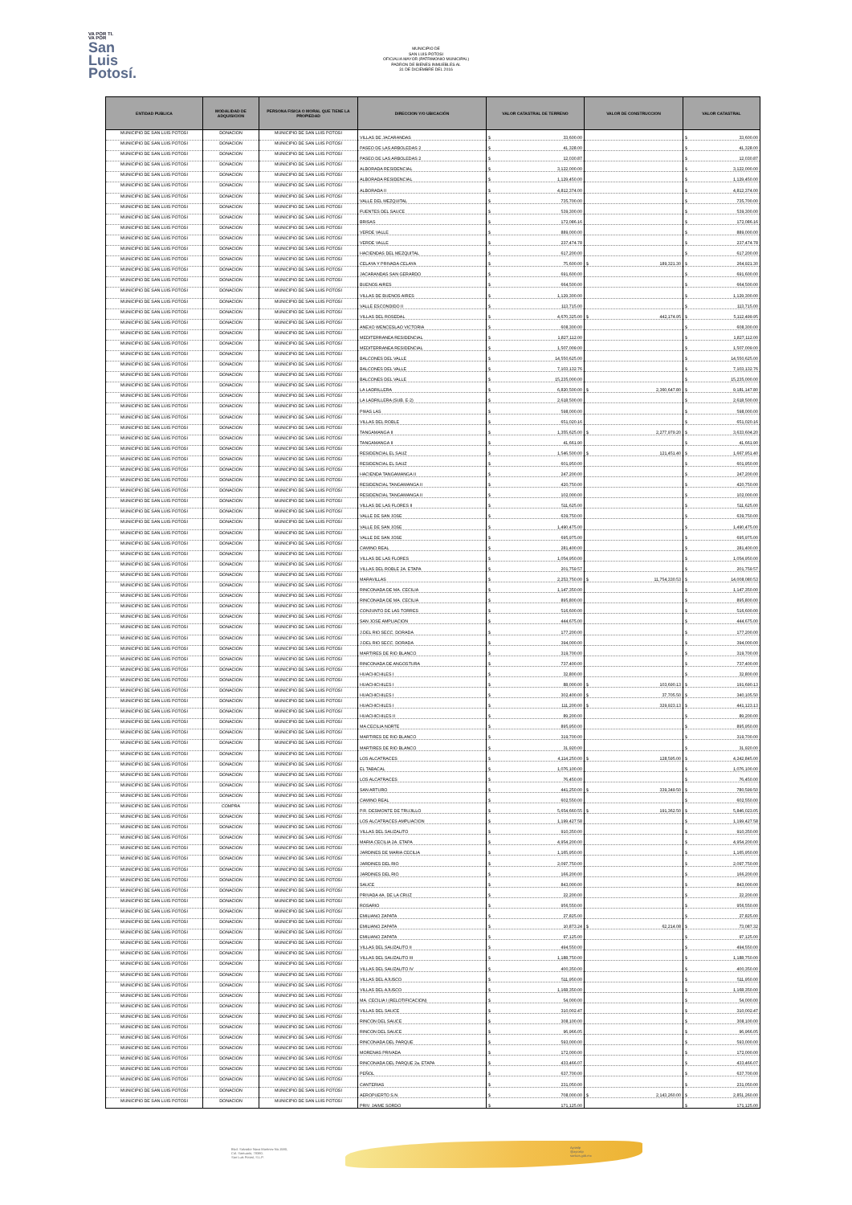VA POR TI.
VA POR
San
Luis
Potosí.
MUNICIPIO DE
SAN LUIS POTOSI
OFICIALIA MAYOR (PATRIMONIO MUNICIPAL)
PADRON DE BIENES INMUEBLES AL
31 DE DICIEMBRE DEL 2016
| ENTIDAD PUBLICA | MODALIDAD DE ADQUISICION | PERSONA FISICA O MORAL QUE TIENE LA PROPIEDAD | DIRECCION Y/O UBICACIÓN | VALOR CATASTRAL DE TERRENO | VALOR DE CONSTRUCCION | VALOR CATASTRAL |
| --- | --- | --- | --- | --- | --- | --- |
| MUNICIPIO DE SAN LUIS POTOSI | DONACION | MUNICIPIO DE SAN LUIS POTOSI | VILLAS DE JACARANDAS | $ 33,600.00 | | $ 33,600.00 |
| MUNICIPIO DE SAN LUIS POTOSI | DONACION | MUNICIPIO DE SAN LUIS POTOSI | PASEO DE LAS ARBOLEDAS 2 | $ 41,328.00 | | $ 41,328.00 |
| MUNICIPIO DE SAN LUIS POTOSI | DONACION | MUNICIPIO DE SAN LUIS POTOSI | PASEO DE LAS ARBOLEDAS 2 | $ 12,030.87 | | $ 12,030.87 |
| MUNICIPIO DE SAN LUIS POTOSI | DONACION | MUNICIPIO DE SAN LUIS POTOSI | ALBORADA RESIDENCIAL | $ 3,122,000.00 | | $ 3,122,000.00 |
| MUNICIPIO DE SAN LUIS POTOSI | DONACION | MUNICIPIO DE SAN LUIS POTOSI | ALBORADA RESIDENCIAL | $ 1,129,450.00 | | $ 1,129,450.00 |
| MUNICIPIO DE SAN LUIS POTOSI | DONACION | MUNICIPIO DE SAN LUIS POTOSI | ALBORADA II | $ 4,812,374.00 | | $ 4,812,374.00 |
| MUNICIPIO DE SAN LUIS POTOSI | DONACION | MUNICIPIO DE SAN LUIS POTOSI | VALLE DEL MEZQUITAL | $ 735,700.00 | | $ 735,700.00 |
| MUNICIPIO DE SAN LUIS POTOSI | DONACION | MUNICIPIO DE SAN LUIS POTOSI | FUENTES DEL SAUCE | $ 539,300.00 | | $ 539,300.00 |
| MUNICIPIO DE SAN LUIS POTOSI | DONACION | MUNICIPIO DE SAN LUIS POTOSI | BRISAS | $ 172,086.16 | | $ 172,086.16 |
| MUNICIPIO DE SAN LUIS POTOSI | DONACION | MUNICIPIO DE SAN LUIS POTOSI | VERDE VALLE | $ 889,000.00 | | $ 889,000.00 |
| MUNICIPIO DE SAN LUIS POTOSI | DONACION | MUNICIPIO DE SAN LUIS POTOSI | VERDE VALLE | $ 237,474.78 | | $ 237,474.78 |
| MUNICIPIO DE SAN LUIS POTOSI | DONACION | MUNICIPIO DE SAN LUIS POTOSI | HACIENDAS DEL MEZQUITAL | $ 617,200.00 | | $ 617,200.00 |
| MUNICIPIO DE SAN LUIS POTOSI | DONACION | MUNICIPIO DE SAN LUIS POTOSI | CELAYA Y PRIVADA CELAYA | $ 75,600.00 | $ 189,321.30 | $ 264,921.30 |
| MUNICIPIO DE SAN LUIS POTOSI | DONACION | MUNICIPIO DE SAN LUIS POTOSI | JACARANDAS SAN GERARDO | $ 691,600.00 | | $ 691,600.00 |
| MUNICIPIO DE SAN LUIS POTOSI | DONACION | MUNICIPIO DE SAN LUIS POTOSI | BUENOS AIRES | $ 664,500.00 | | $ 664,500.00 |
| MUNICIPIO DE SAN LUIS POTOSI | DONACION | MUNICIPIO DE SAN LUIS POTOSI | VILLAS DE BUENOS AIRES | $ 1,129,300.00 | | $ 1,129,300.00 |
| MUNICIPIO DE SAN LUIS POTOSI | DONACION | MUNICIPIO DE SAN LUIS POTOSI | VALLE ESCONDIDO II | $ 113,715.00 | | $ 113,715.00 |
| MUNICIPIO DE SAN LUIS POTOSI | DONACION | MUNICIPIO DE SAN LUIS POTOSI | VILLAS DEL ROSEDAL | $ 4,670,325.00 | $ 442,174.95 | $ 5,112,499.95 |
| MUNICIPIO DE SAN LUIS POTOSI | DONACION | MUNICIPIO DE SAN LUIS POTOSI | ANEXO WENCESLAO VICTORIA | $ 608,300.00 | | $ 608,300.00 |
| MUNICIPIO DE SAN LUIS POTOSI | DONACION | MUNICIPIO DE SAN LUIS POTOSI | MEDITERRANEA RESIDENCIAL | $ 1,827,112.00 | | $ 1,827,112.00 |
| MUNICIPIO DE SAN LUIS POTOSI | DONACION | MUNICIPIO DE SAN LUIS POTOSI | MEDITERRANEA RESIDENCIAL | $ 1,507,009.00 | | $ 1,507,009.00 |
| MUNICIPIO DE SAN LUIS POTOSI | DONACION | MUNICIPIO DE SAN LUIS POTOSI | BALCONES DEL VALLE | $ 14,550,625.00 | | $ 14,550,625.00 |
| MUNICIPIO DE SAN LUIS POTOSI | DONACION | MUNICIPIO DE SAN LUIS POTOSI | BALCONES DEL VALLE | $ 7,103,132.76 | | $ 7,103,132.76 |
| MUNICIPIO DE SAN LUIS POTOSI | DONACION | MUNICIPIO DE SAN LUIS POTOSI | BALCONES DEL VALLE | $ 15,235,000.00 | | $ 15,235,000.00 |
| MUNICIPIO DE SAN LUIS POTOSI | DONACION | MUNICIPIO DE SAN LUIS POTOSI | LA LADRILLERA | $ 6,820,500.00 | $ 2,360,647.80 | $ 9,181,147.80 |
| MUNICIPIO DE SAN LUIS POTOSI | DONACION | MUNICIPIO DE SAN LUIS POTOSI | LA LADRILLERA (SUB. E-2) | $ 2,618,500.00 | | $ 2,618,500.00 |
| MUNICIPIO DE SAN LUIS POTOSI | DONACION | MUNICIPIO DE SAN LUIS POTOSI | PI¥AS LAS | $ 598,000.00 | | $ 598,000.00 |
| MUNICIPIO DE SAN LUIS POTOSI | DONACION | MUNICIPIO DE SAN LUIS POTOSI | VILLAS DEL ROBLE | $ 651,020.16 | | $ 651,020.16 |
| MUNICIPIO DE SAN LUIS POTOSI | DONACION | MUNICIPIO DE SAN LUIS POTOSI | TANGAMANGA II | $ 1,355,625.00 | $ 2,277,979.20 | $ 3,633,604.20 |
| MUNICIPIO DE SAN LUIS POTOSI | DONACION | MUNICIPIO DE SAN LUIS POTOSI | TANGAMANGA II | $ 41,661.90 | | $ 41,661.90 |
| MUNICIPIO DE SAN LUIS POTOSI | DONACION | MUNICIPIO DE SAN LUIS POTOSI | RESIDENCIAL EL SAUZ | $ 1,546,500.00 | $ 121,451.40 | $ 1,667,951.40 |
| MUNICIPIO DE SAN LUIS POTOSI | DONACION | MUNICIPIO DE SAN LUIS POTOSI | RESIDENCIAL EL SAUZ | $ 601,950.00 | | $ 601,950.00 |
| MUNICIPIO DE SAN LUIS POTOSI | DONACION | MUNICIPIO DE SAN LUIS POTOSI | HACIENDA TANGAMANGA II | $ 247,200.00 | | $ 247,200.00 |
| MUNICIPIO DE SAN LUIS POTOSI | DONACION | MUNICIPIO DE SAN LUIS POTOSI | RESIDENCIAL TANGAMANGA II | $ 420,750.00 | | $ 420,750.00 |
| MUNICIPIO DE SAN LUIS POTOSI | DONACION | MUNICIPIO DE SAN LUIS POTOSI | RESIDENCIAL TANGAMANGA II | $ 102,000.00 | | $ 102,000.00 |
| MUNICIPIO DE SAN LUIS POTOSI | DONACION | MUNICIPIO DE SAN LUIS POTOSI | VILLAS DE LAS FLORES II | $ 511,625.00 | | $ 511,625.00 |
| MUNICIPIO DE SAN LUIS POTOSI | DONACION | MUNICIPIO DE SAN LUIS POTOSI | VALLE DE SAN JOSE | $ 639,750.00 | | $ 639,750.00 |
| MUNICIPIO DE SAN LUIS POTOSI | DONACION | MUNICIPIO DE SAN LUIS POTOSI | VALLE DE SAN JOSE | $ 1,490,475.00 | | $ 1,490,475.00 |
| MUNICIPIO DE SAN LUIS POTOSI | DONACION | MUNICIPIO DE SAN LUIS POTOSI | VALLE DE SAN JOSE | $ 695,975.00 | | $ 695,975.00 |
| MUNICIPIO DE SAN LUIS POTOSI | DONACION | MUNICIPIO DE SAN LUIS POTOSI | CAMINO REAL | $ 281,400.00 | | $ 281,400.00 |
| MUNICIPIO DE SAN LUIS POTOSI | DONACION | MUNICIPIO DE SAN LUIS POTOSI | VILLAS DE LAS FLORES | $ 1,054,950.00 | | $ 1,054,950.00 |
| MUNICIPIO DE SAN LUIS POTOSI | DONACION | MUNICIPIO DE SAN LUIS POTOSI | VILLAS DEL ROBLE 2A. ETAPA | $ 201,759.57 | | $ 201,759.57 |
| MUNICIPIO DE SAN LUIS POTOSI | DONACION | MUNICIPIO DE SAN LUIS POTOSI | MARAVILLAS | $ 2,253,750.00 | $ 11,754,330.53 | $ 14,008,080.53 |
| MUNICIPIO DE SAN LUIS POTOSI | DONACION | MUNICIPIO DE SAN LUIS POTOSI | RINCONADA DE MA. CECILIA | $ 1,147,350.00 | | $ 1,147,350.00 |
| MUNICIPIO DE SAN LUIS POTOSI | DONACION | MUNICIPIO DE SAN LUIS POTOSI | RINCONADA DE MA. CECILIA | $ 895,800.00 | | $ 895,800.00 |
| MUNICIPIO DE SAN LUIS POTOSI | DONACION | MUNICIPIO DE SAN LUIS POTOSI | CONJUNTO DE LAS TORRES | $ 516,600.00 | | $ 516,600.00 |
| MUNICIPIO DE SAN LUIS POTOSI | DONACION | MUNICIPIO DE SAN LUIS POTOSI | SAN JOSE AMPLIACION | $ 444,675.00 | | $ 444,675.00 |
| MUNICIPIO DE SAN LUIS POTOSI | DONACION | MUNICIPIO DE SAN LUIS POTOSI | J.DEL RIO SECC. DORADA | $ 177,200.00 | | $ 177,200.00 |
| MUNICIPIO DE SAN LUIS POTOSI | DONACION | MUNICIPIO DE SAN LUIS POTOSI | J.DEL RIO SECC. DORADA | $ 394,000.00 | | $ 394,000.00 |
| MUNICIPIO DE SAN LUIS POTOSI | DONACION | MUNICIPIO DE SAN LUIS POTOSI | MARTIRES DE RIO BLANCO | $ 319,700.00 | | $ 319,700.00 |
| MUNICIPIO DE SAN LUIS POTOSI | DONACION | MUNICIPIO DE SAN LUIS POTOSI | RINCONADA DE ANGOSTURA | $ 737,400.00 | | $ 737,400.00 |
| MUNICIPIO DE SAN LUIS POTOSI | DONACION | MUNICIPIO DE SAN LUIS POTOSI | HUACHICHILES I | $ 32,800.00 | | $ 32,800.00 |
| MUNICIPIO DE SAN LUIS POTOSI | DONACION | MUNICIPIO DE SAN LUIS POTOSI | HUACHICHILES I | $ 88,000.00 | $ 103,690.13 | $ 191,690.13 |
| MUNICIPIO DE SAN LUIS POTOSI | DONACION | MUNICIPIO DE SAN LUIS POTOSI | HUACHICHILES I | $ 302,400.00 | $ 37,705.50 | $ 340,105.50 |
| MUNICIPIO DE SAN LUIS POTOSI | DONACION | MUNICIPIO DE SAN LUIS POTOSI | HUACHICHILES I | $ 111,200.00 | $ 329,923.13 | $ 441,123.13 |
| MUNICIPIO DE SAN LUIS POTOSI | DONACION | MUNICIPIO DE SAN LUIS POTOSI | HUACHICHILES II | $ 89,200.00 | | $ 89,200.00 |
| MUNICIPIO DE SAN LUIS POTOSI | DONACION | MUNICIPIO DE SAN LUIS POTOSI | MA CECILIA NORTE | $ 895,950.00 | | $ 895,950.00 |
| MUNICIPIO DE SAN LUIS POTOSI | DONACION | MUNICIPIO DE SAN LUIS POTOSI | MARTIRES DE RIO BLANCO | $ 319,700.00 | | $ 319,700.00 |
| MUNICIPIO DE SAN LUIS POTOSI | DONACION | MUNICIPIO DE SAN LUIS POTOSI | MARTIRES DE RIO BLANCO | $ 31,920.00 | | $ 31,920.00 |
| MUNICIPIO DE SAN LUIS POTOSI | DONACION | MUNICIPIO DE SAN LUIS POTOSI | LOS ALCATRACES | $ 4,114,250.00 | $ 128,595.00 | $ 4,242,845.00 |
| MUNICIPIO DE SAN LUIS POTOSI | DONACION | MUNICIPIO DE SAN LUIS POTOSI | EL TABACAL | $ 1,076,100.00 | | $ 1,076,100.00 |
| MUNICIPIO DE SAN LUIS POTOSI | DONACION | MUNICIPIO DE SAN LUIS POTOSI | LOS ALCATRACES | $ 76,450.00 | | $ 76,450.00 |
| MUNICIPIO DE SAN LUIS POTOSI | DONACION | MUNICIPIO DE SAN LUIS POTOSI | SAN ARTURO | $ 441,250.00 | $ 339,349.50 | $ 780,599.50 |
| MUNICIPIO DE SAN LUIS POTOSI | DONACION | MUNICIPIO DE SAN LUIS POTOSI | CAMINO REAL | $ 602,550.00 | | $ 602,550.00 |
| MUNICIPIO DE SAN LUIS POTOSI | COMPRA | MUNICIPIO DE SAN LUIS POTOSI | P.R. DESMONTE DE TRUJILLO | $ 5,654,660.55 | $ 191,362.50 | $ 5,846,023.05 |
| MUNICIPIO DE SAN LUIS POTOSI | DONACION | MUNICIPIO DE SAN LUIS POTOSI | LOS ALCATRACES AMPLIACION | $ 1,199,427.58 | | $ 1,199,427.58 |
| MUNICIPIO DE SAN LUIS POTOSI | DONACION | MUNICIPIO DE SAN LUIS POTOSI | VILLAS DEL SAUZALITO | $ 910,350.00 | | $ 910,350.00 |
| MUNICIPIO DE SAN LUIS POTOSI | DONACION | MUNICIPIO DE SAN LUIS POTOSI | MARIA CECILIA 2A. ETAPA | $ 4,954,200.00 | | $ 4,954,200.00 |
| MUNICIPIO DE SAN LUIS POTOSI | DONACION | MUNICIPIO DE SAN LUIS POTOSI | JARDINES DE MARIA CECILIA | $ 1,165,950.00 | | $ 1,165,950.00 |
| MUNICIPIO DE SAN LUIS POTOSI | DONACION | MUNICIPIO DE SAN LUIS POTOSI | JARDINES DEL RIO | $ 2,097,750.00 | | $ 2,097,750.00 |
| MUNICIPIO DE SAN LUIS POTOSI | DONACION | MUNICIPIO DE SAN LUIS POTOSI | JARDINES DEL RIO | $ 166,200.00 | | $ 166,200.00 |
| MUNICIPIO DE SAN LUIS POTOSI | DONACION | MUNICIPIO DE SAN LUIS POTOSI | SAUCE | $ 843,000.00 | | $ 843,000.00 |
| MUNICIPIO DE SAN LUIS POTOSI | DONACION | MUNICIPIO DE SAN LUIS POTOSI | PRIVADA 4A. DE LA CRUZ | $ 22,200.00 | | $ 22,200.00 |
| MUNICIPIO DE SAN LUIS POTOSI | DONACION | MUNICIPIO DE SAN LUIS POTOSI | ROSARIO | $ 956,550.00 | | $ 956,550.00 |
| MUNICIPIO DE SAN LUIS POTOSI | DONACION | MUNICIPIO DE SAN LUIS POTOSI | EMILIANO ZAPATA | $ 27,825.00 | | $ 27,825.00 |
| MUNICIPIO DE SAN LUIS POTOSI | DONACION | MUNICIPIO DE SAN LUIS POTOSI | EMILIANO ZAPATA | $ 10,873.24 | $ 62,214.08 | $ 73,087.32 |
| MUNICIPIO DE SAN LUIS POTOSI | DONACION | MUNICIPIO DE SAN LUIS POTOSI | EMILIANO ZAPATA | $ 97,125.00 | | $ 97,125.00 |
| MUNICIPIO DE SAN LUIS POTOSI | DONACION | MUNICIPIO DE SAN LUIS POTOSI | VILLAS DEL SAUZALITO II | $ 494,550.00 | | $ 494,550.00 |
| MUNICIPIO DE SAN LUIS POTOSI | DONACION | MUNICIPIO DE SAN LUIS POTOSI | VILLAS DEL SAUZALITO III | $ 1,188,750.00 | | $ 1,188,750.00 |
| MUNICIPIO DE SAN LUIS POTOSI | DONACION | MUNICIPIO DE SAN LUIS POTOSI | VILLAS DEL SAUZALITO IV | $ 400,350.00 | | $ 400,350.00 |
| MUNICIPIO DE SAN LUIS POTOSI | DONACION | MUNICIPIO DE SAN LUIS POTOSI | VILLAS DEL AJUSCO | $ 511,950.00 | | $ 511,950.00 |
| MUNICIPIO DE SAN LUIS POTOSI | DONACION | MUNICIPIO DE SAN LUIS POTOSI | VILLAS DEL AJUSCO | $ 1,168,350.00 | | $ 1,168,350.00 |
| MUNICIPIO DE SAN LUIS POTOSI | DONACION | MUNICIPIO DE SAN LUIS POTOSI | MA. CECILIA I (RELOTIFICACION) | $ 54,000.00 | | $ 54,000.00 |
| MUNICIPIO DE SAN LUIS POTOSI | DONACION | MUNICIPIO DE SAN LUIS POTOSI | VILLAS DEL SAUCE | $ 310,002.47 | | $ 310,002.47 |
| MUNICIPIO DE SAN LUIS POTOSI | DONACION | MUNICIPIO DE SAN LUIS POTOSI | RINCON DEL SAUCE | $ 308,100.00 | | $ 308,100.00 |
| MUNICIPIO DE SAN LUIS POTOSI | DONACION | MUNICIPIO DE SAN LUIS POTOSI | RINCON DEL SAUCE | $ 96,966.05 | | $ 96,966.05 |
| MUNICIPIO DE SAN LUIS POTOSI | DONACION | MUNICIPIO DE SAN LUIS POTOSI | RINCONADA DEL PARQUE | $ 593,000.00 | | $ 593,000.00 |
| MUNICIPIO DE SAN LUIS POTOSI | DONACION | MUNICIPIO DE SAN LUIS POTOSI | MORENAS PRIVADA | $ 172,000.00 | | $ 172,000.00 |
| MUNICIPIO DE SAN LUIS POTOSI | DONACION | MUNICIPIO DE SAN LUIS POTOSI | RINCONADA DEL PARQUE 2a. ETAPA | $ 433,466.07 | | $ 433,466.07 |
| MUNICIPIO DE SAN LUIS POTOSI | DONACION | MUNICIPIO DE SAN LUIS POTOSI | PEÑOL | $ 637,700.00 | | $ 637,700.00 |
| MUNICIPIO DE SAN LUIS POTOSI | DONACION | MUNICIPIO DE SAN LUIS POTOSI | CANTERIAS | $ 231,050.00 | | $ 231,050.00 |
| MUNICIPIO DE SAN LUIS POTOSI | DONACION | MUNICIPIO DE SAN LUIS POTOSI | AEROPUERTO S.N. | $ 708,000.00 | $ 2,143,260.00 | $ 2,851,260.00 |
| MUNICIPIO DE SAN LUIS POTOSI | DONACION | MUNICIPIO DE SAN LUIS POTOSI | PRIV. JAIME SORDO | $ 171,125.00 | | $ 171,125.00 |
Blvd. Salvador Nava Martinez No.1580,
Col. Santuario, 78380.
San Luis Potosí, S.L.P.
Aytoslp
@aytoslp
sanluis.gob.mx